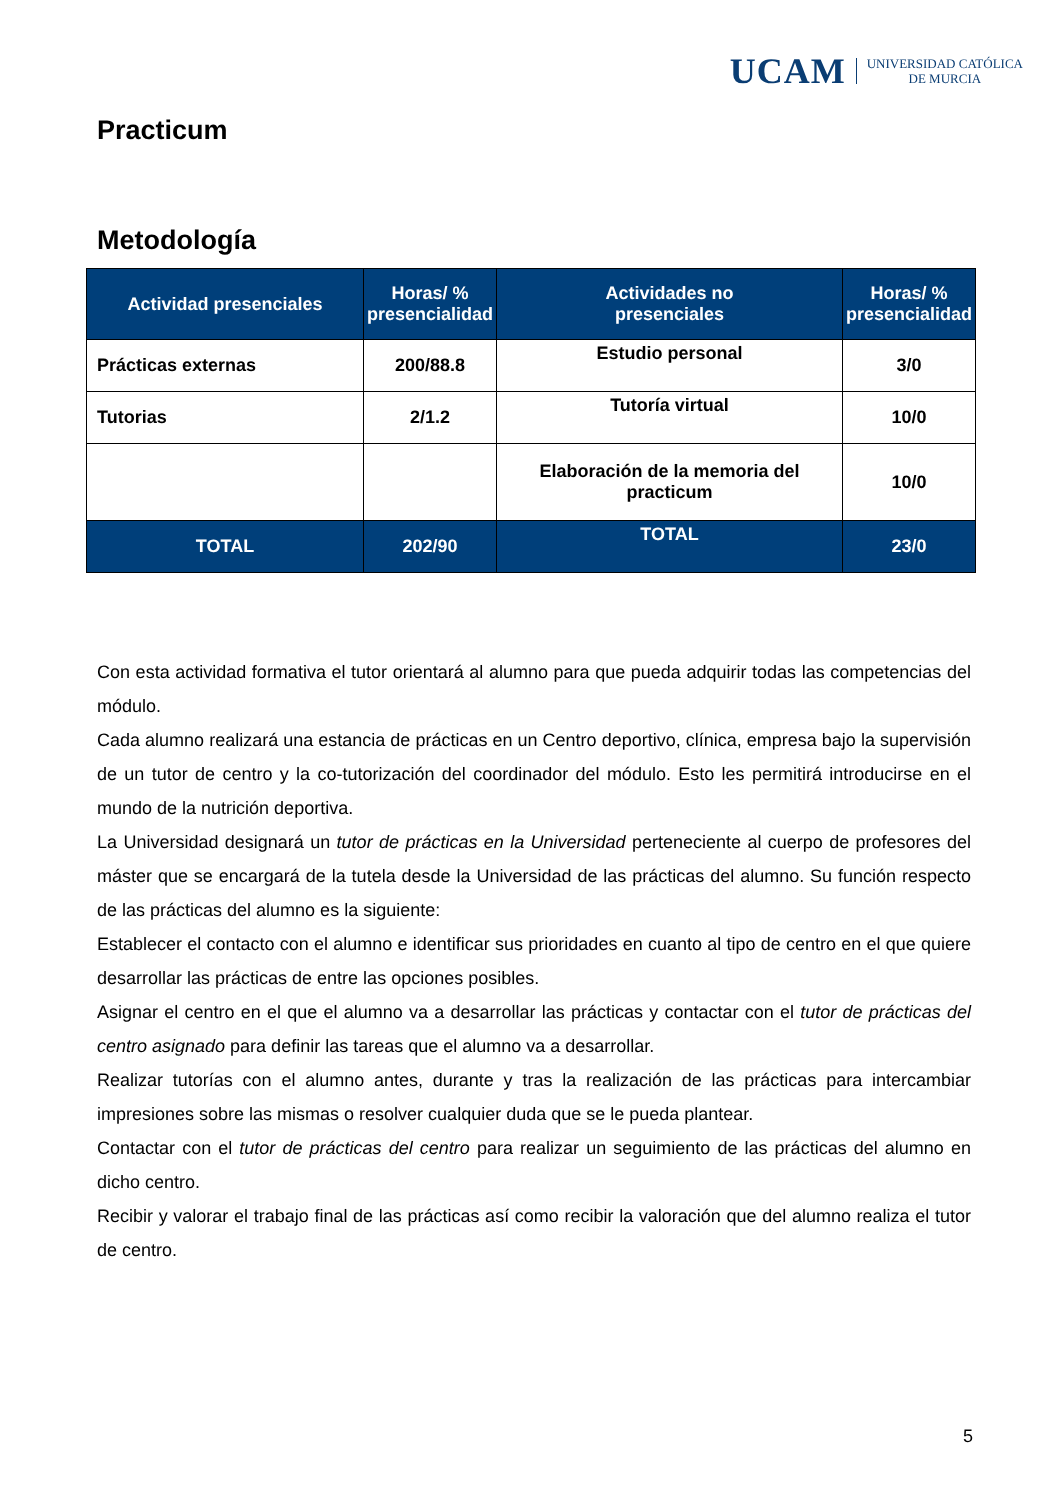UCAM UNIVERSIDAD CATÓLICA
DE MURCIA
Practicum
Metodología
| Actividad presenciales | Horas/ % presencialidad | Actividades no presenciales | Horas/ % presencialidad |
| --- | --- | --- | --- |
| Prácticas externas | 200/88.8 | Estudio personal | 3/0 |
| Tutorias | 2/1.2 | Tutoría virtual | 10/0 |
| | | Elaboración de la memoria del practicum | 10/0 |
| TOTAL | 202/90 | TOTAL | 23/0 |
Con esta actividad formativa el tutor orientará al alumno para que pueda adquirir todas las competencias del módulo.
Cada alumno realizará una estancia de prácticas en un Centro deportivo, clínica, empresa bajo la supervisión de un tutor de centro y la co-tutorización del coordinador del módulo. Esto les permitirá introducirse en el mundo de la nutrición deportiva.
La Universidad designará un tutor de prácticas en la Universidad perteneciente al cuerpo de profesores del máster que se encargará de la tutela desde la Universidad de las prácticas del alumno. Su función respecto de las prácticas del alumno es la siguiente:
Establecer el contacto con el alumno e identificar sus prioridades en cuanto al tipo de centro en el que quiere desarrollar las prácticas de entre las opciones posibles.
Asignar el centro en el que el alumno va a desarrollar las prácticas y contactar con el tutor de prácticas del centro asignado para definir las tareas que el alumno va a desarrollar.
Realizar tutorías con el alumno antes, durante y tras la realización de las prácticas para intercambiar impresiones sobre las mismas o resolver cualquier duda que se le pueda plantear.
Contactar con el tutor de prácticas del centro para realizar un seguimiento de las prácticas del alumno en dicho centro.
Recibir y valorar el trabajo final de las prácticas así como recibir la valoración que del alumno realiza el tutor de centro.
5